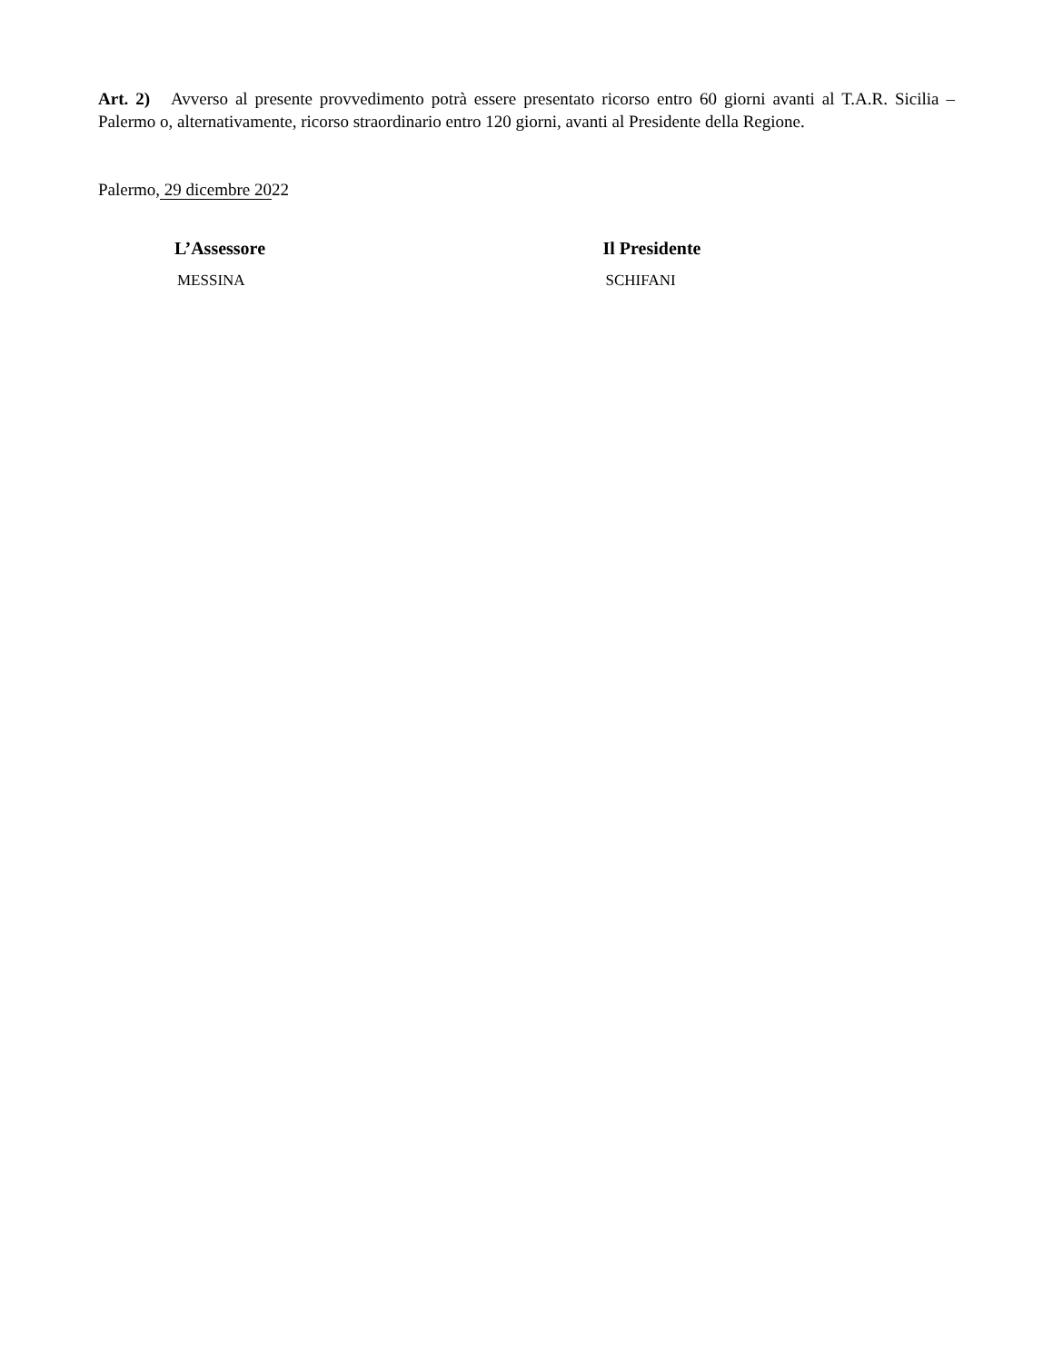Art. 2) Avverso al presente provvedimento potrà essere presentato ricorso entro 60 giorni avanti al T.A.R. Sicilia – Palermo o, alternativamente, ricorso straordinario entro 120 giorni, avanti al Presidente della Regione.
Palermo, 29 dicembre 2022
L’Assessore
MESSINA
Il Presidente
SCHIFANI